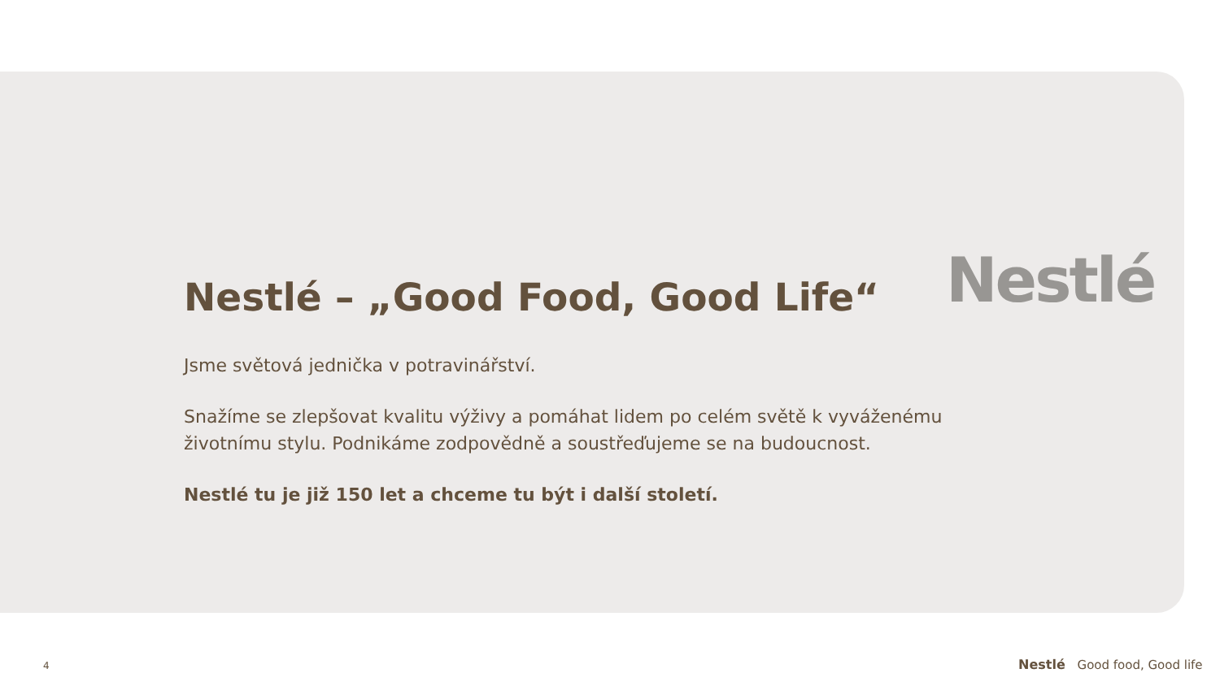Nestlé
Nestlé – „Good Food, Good Life“
Jsme světová jednička v potravinářství.
Snažíme se zlepšovat kvalitu výživy a pomáhat lidem po celém světě k vyváženému životnímu stylu. Podnikáme zodpovědně a soustřeďujeme se na budoucnost.
Nestlé tu je již 150 let a chceme tu být i další století.
4 Nestlé Good food, Good life